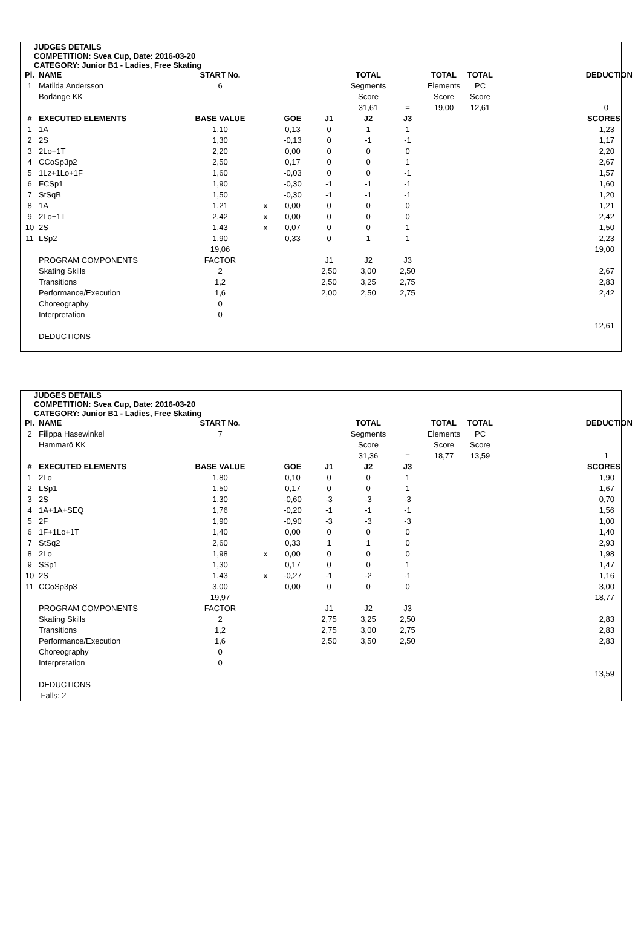JUDGES DETAILS
COMPETITION: Svea Cup, Date: 2016-03-20
CATEGORY: Junior B1 - Ladies, Free Skating
| Pl. | NAME | START No. | | | | TOTAL | | TOTAL | TOTAL | DEDUCTION |
| 1 | Matilda Andersson | 6 | | | | Segments | | Elements | PC | |
| | Borlänge KK | | | | | Score | | Score | Score | |
| | | | | | | 31,61 | = | 19,00 | 12,61 | 0 |
| # | EXECUTED ELEMENTS | BASE VALUE | | GOE | J1 | J2 | J3 | | | SCORES |
| 1 | 1A | 1,10 | | 0,13 | 0 | 1 | 1 | | | 1,23 |
| 2 | 2S | 1,30 | | -0,13 | 0 | -1 | -1 | | | 1,17 |
| 3 | 2Lo+1T | 2,20 | | 0,00 | 0 | 0 | 0 | | | 2,20 |
| 4 | CCoSp3p2 | 2,50 | | 0,17 | 0 | 0 | 1 | | | 2,67 |
| 5 | 1Lz+1Lo+1F | 1,60 | | -0,03 | 0 | 0 | -1 | | | 1,57 |
| 6 | FCSp1 | 1,90 | | -0,30 | -1 | -1 | -1 | | | 1,60 |
| 7 | StSqB | 1,50 | | -0,30 | -1 | -1 | -1 | | | 1,20 |
| 8 | 1A | 1,21 | x | 0,00 | 0 | 0 | 0 | | | 1,21 |
| 9 | 2Lo+1T | 2,42 | x | 0,00 | 0 | 0 | 0 | | | 2,42 |
| 10 | 2S | 1,43 | x | 0,07 | 0 | 0 | 1 | | | 1,50 |
| 11 | LSp2 | 1,90 | | 0,33 | 0 | 1 | 1 | | | 2,23 |
| | | 19,06 | | | | | | | | 19,00 |
| | PROGRAM COMPONENTS | FACTOR | | | J1 | J2 | J3 | | | |
| | Skating Skills | 2 | | | 2,50 | 3,00 | 2,50 | | | 2,67 |
| | Transitions | 1,2 | | | 2,50 | 3,25 | 2,75 | | | 2,83 |
| | Performance/Execution | 1,6 | | | 2,00 | 2,50 | 2,75 | | | 2,42 |
| | Choreography | 0 | | | | | | | | |
| | Interpretation | 0 | | | | | | | | |
| | | | | | | | | | | 12,61 |
| | DEDUCTIONS | | | | | | | | | |
JUDGES DETAILS
COMPETITION: Svea Cup, Date: 2016-03-20
CATEGORY: Junior B1 - Ladies, Free Skating
| Pl. | NAME | START No. | | | | TOTAL | | TOTAL | TOTAL | DEDUCTION |
| 2 | Filippa Hasewinkel | 7 | | | | Segments | | Elements | PC | |
| | Hammarö KK | | | | | Score | | Score | Score | |
| | | | | | | 31,36 | = | 18,77 | 13,59 | 1 |
| # | EXECUTED ELEMENTS | BASE VALUE | | GOE | J1 | J2 | J3 | | | SCORES |
| 1 | 2Lo | 1,80 | | 0,10 | 0 | 0 | 1 | | | 1,90 |
| 2 | LSp1 | 1,50 | | 0,17 | 0 | 0 | 1 | | | 1,67 |
| 3 | 2S | 1,30 | | -0,60 | -3 | -3 | -3 | | | 0,70 |
| 4 | 1A+1A+SEQ | 1,76 | | -0,20 | -1 | -1 | -1 | | | 1,56 |
| 5 | 2F | 1,90 | | -0,90 | -3 | -3 | -3 | | | 1,00 |
| 6 | 1F+1Lo+1T | 1,40 | | 0,00 | 0 | 0 | 0 | | | 1,40 |
| 7 | StSq2 | 2,60 | | 0,33 | 1 | 1 | 0 | | | 2,93 |
| 8 | 2Lo | 1,98 | x | 0,00 | 0 | 0 | 0 | | | 1,98 |
| 9 | SSp1 | 1,30 | | 0,17 | 0 | 0 | 1 | | | 1,47 |
| 10 | 2S | 1,43 | x | -0,27 | -1 | -2 | -1 | | | 1,16 |
| 11 | CCoSp3p3 | 3,00 | | 0,00 | 0 | 0 | 0 | | | 3,00 |
| | | 19,97 | | | | | | | | 18,77 |
| | PROGRAM COMPONENTS | FACTOR | | | J1 | J2 | J3 | | | |
| | Skating Skills | 2 | | | 2,75 | 3,25 | 2,50 | | | 2,83 |
| | Transitions | 1,2 | | | 2,75 | 3,00 | 2,75 | | | 2,83 |
| | Performance/Execution | 1,6 | | | 2,50 | 3,50 | 2,50 | | | 2,83 |
| | Choreography | 0 | | | | | | | | |
| | Interpretation | 0 | | | | | | | | |
| | | | | | | | | | | 13,59 |
| | DEDUCTIONS | | | | | | | | | |
| | Falls: 2 | | | | | | | | | |